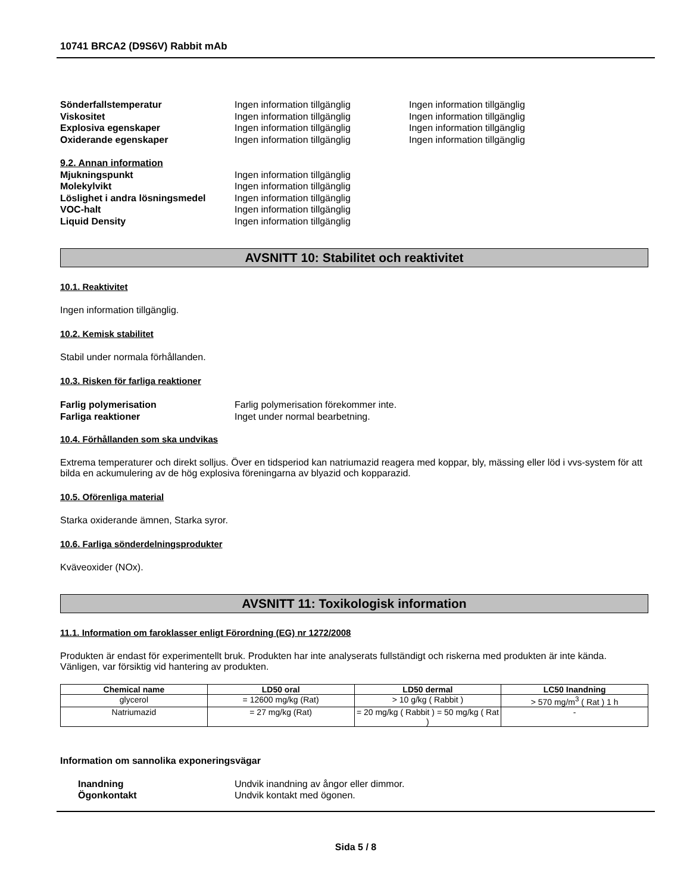10741 BRCA2 (D9S6V) Rabbit mAb
Sönderfallstemperatur Ingen information tillgänglig Ingen information tillgänglig Viskositet Ingen information tillgänglig Ingen information tillgänglig Explosiva egenskaper Ingen information tillgänglig Ingen information tillgänglig Oxiderande egenskaper Ingen information tillgänglig Ingen information tillgänglig
9.2. Annan information Mjukningspunkt Ingen information tillgänglig Molekylvikt Ingen information tillgänglig Löslighet i andra lösningsmedel Ingen information tillgänglig VOC-halt Ingen information tillgänglig Liquid Density Ingen information tillgänglig
AVSNITT 10: Stabilitet och reaktivitet
10.1. Reaktivitet
Ingen information tillgänglig.
10.2. Kemisk stabilitet
Stabil under normala förhållanden.
10.3. Risken för farliga reaktioner
Farlig polymerisation Farlig polymerisation förekommer inte. Farliga reaktioner Inget under normal bearbetning.
10.4. Förhållanden som ska undvikas
Extrema temperaturer och direkt solljus. Över en tidsperiod kan natriumazid reagera med koppar, bly, mässing eller löd i vvs-system för att bilda en ackumulering av de hög explosiva föreningarna av blyazid och kopparazid.
10.5. Oförenliga material
Starka oxiderande ämnen, Starka syror.
10.6. Farliga sönderdelningsprodukter
Kväveoxider (NOx).
AVSNITT 11: Toxikologisk information
11.1. Information om faroklasser enligt Förordning (EG) nr 1272/2008
Produkten är endast för experimentellt bruk. Produkten har inte analyserats fullständigt och riskerna med produkten är inte kända. Vänligen, var försiktig vid hantering av produkten.
| Chemical name | LD50 oral | LD50 dermal | LC50 Inandning |
| --- | --- | --- | --- |
| glycerol | = 12600 mg/kg (Rat) | > 10 g/kg ( Rabbit ) | > 570 mg/m<sup>3</sup> ( Rat ) 1 h |
| Natriumazid | = 27 mg/kg (Rat) | = 20 mg/kg ( Rabbit ) = 50 mg/kg ( Rat ) | - |
Information om sannolika exponeringsvägar
Inandning Undvik inandning av ångor eller dimmor. Ögonkontakt Undvik kontakt med ögonen.
Sida 5 / 8